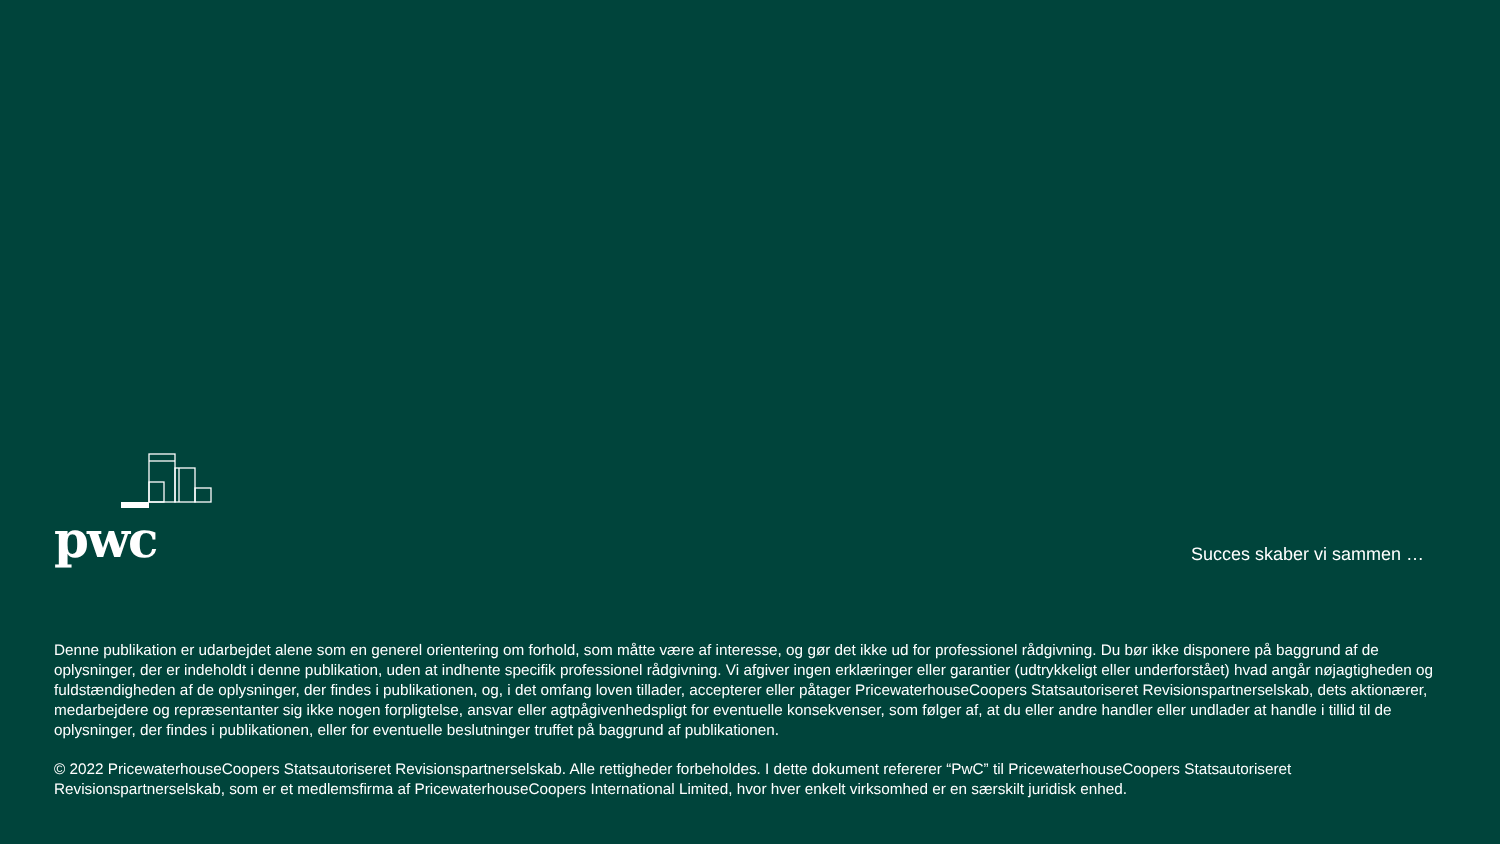pwc Succes skaber vi sammen …
Denne publikation er udarbejdet alene som en generel orientering om forhold, som måtte være af interesse, og gør det ikke ud for professionel rådgivning. Du bør ikke disponere på baggrund af de oplysninger, der er indeholdt i denne publikation, uden at indhente specifik professionel rådgivning. Vi afgiver ingen erklæringer eller garantier (udtrykkeligt eller underforstået) hvad angår nøjagtigheden og fuldstændigheden af de oplysninger, der findes i publikationen, og, i det omfang loven tillader, accepterer eller påtager PricewaterhouseCoopers Statsautoriseret Revisionspartnerselskab, dets aktionærer, medarbejdere og repræsentanter sig ikke nogen forpligtelse, ansvar eller agtpågivenhedspligt for eventuelle konsekvenser, som følger af, at du eller andre handler eller undlader at handle i tillid til de oplysninger, der findes i publikationen, eller for eventuelle beslutninger truffet på baggrund af publikationen.
© 2022 PricewaterhouseCoopers Statsautoriseret Revisionspartnerselskab. Alle rettigheder forbeholdes. I dette dokument refererer “PwC” til PricewaterhouseCoopers Statsautoriseret Revisionspartnerselskab, som er et medlemsfirma af PricewaterhouseCoopers International Limited, hvor hver enkelt virksomhed er en særskilt juridisk enhed.